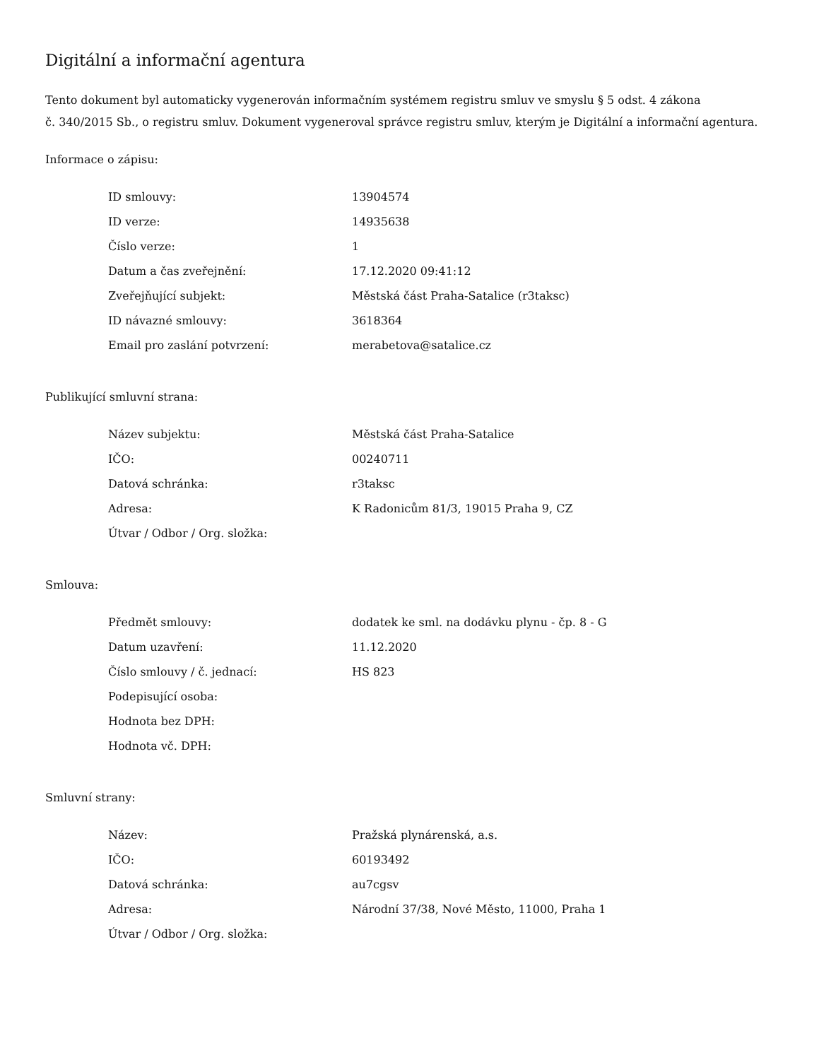Digitální a informační agentura
Tento dokument byl automaticky vygenerován informačním systémem registru smluv ve smyslu § 5 odst. 4 zákona
č. 340/2015 Sb., o registru smluv. Dokument vygeneroval správce registru smluv, kterým je Digitální a informační agentura.
Informace o zápisu:
| ID smlouvy: | 13904574 |
| ID verze: | 14935638 |
| Číslo verze: | 1 |
| Datum a čas zveřejnění: | 17.12.2020 09:41:12 |
| Zveřejňující subjekt: | Městská část Praha-Satalice (r3taksc) |
| ID návazné smlouvy: | 3618364 |
| Email pro zaslání potvrzení: | merabetova@satalice.cz |
Publikující smluvní strana:
| Název subjektu: | Městská část Praha-Satalice |
| IČO: | 00240711 |
| Datová schránka: | r3taksc |
| Adresa: | K Radonicům 81/3, 19015 Praha 9, CZ |
| Útvar / Odbor / Org. složka: | |
Smlouva:
| Předmět smlouvy: | dodatek ke sml. na dodávku plynu - čp. 8 - G |
| Datum uzavření: | 11.12.2020 |
| Číslo smlouvy / č. jednací: | HS 823 |
| Podepisující osoba: | |
| Hodnota bez DPH: | |
| Hodnota vč. DPH: | |
Smluvní strany:
| Název: | Pražská plynárenská, a.s. |
| IČO: | 60193492 |
| Datová schránka: | au7cgsv |
| Adresa: | Národní 37/38, Nové Město, 11000, Praha 1 |
| Útvar / Odbor / Org. složka: | |